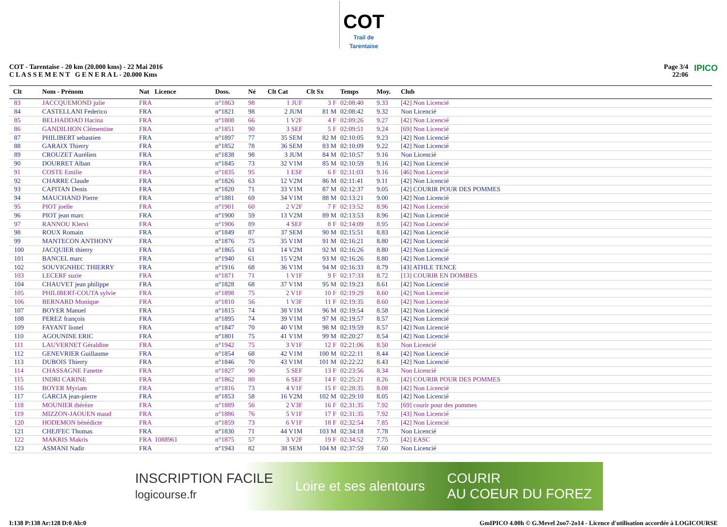COT Trail de Tarentaise
COT - Tarentaise - 20 km (20.000 kms) - 22 Mai 2016
C L A S S E M E N T G E N E R A L - 20.000 Kms
Page 3/4
22:06
IPICO
| Clt | Nom - Prénom | Nat | Licence | Doss. | Né | Clt Cat | Clt Sx | Temps | Moy. | Club |
| --- | --- | --- | --- | --- | --- | --- | --- | --- | --- | --- |
| 83 | JACCQUEMOND julie | FRA | | n°1863 | 98 | 1 JUF | 3 F | 02:08:40 | 9.33 | [42] Non Licencié |
| 84 | CASTELLANI Federico | FRA | | n°1821 | 98 | 2 JUM | 81 M | 02:08:42 | 9.32 | Non Licencié |
| 85 | BELHADDAD Hacina | FRA | | n°1808 | 66 | 1 V2F | 4 F | 02:09:26 | 9.27 | [42] Non Licencié |
| 86 | GANDILHON Clémentine | FRA | | n°1851 | 90 | 3 SEF | 5 F | 02:09:51 | 9.24 | [69] Non Licencié |
| 87 | PHILIBERT sebastien | FRA | | n°1897 | 77 | 35 SEM | 82 M | 02:10:05 | 9.23 | [42] Non Licencié |
| 88 | GARAIX Thierry | FRA | | n°1852 | 78 | 36 SEM | 83 M | 02:10:09 | 9.22 | [42] Non Licencié |
| 89 | CROUZET Aurélien | FRA | | n°1838 | 98 | 3 JUM | 84 M | 02:10:57 | 9.16 | Non Licencié |
| 90 | DOURRET Alban | FRA | | n°1845 | 73 | 32 V1M | 85 M | 02:10:59 | 9.16 | [42] Non Licencié |
| 91 | COSTE Emilie | FRA | | n°1835 | 95 | 1 ESF | 6 F | 02:11:03 | 9.16 | [46] Non Licencié |
| 92 | CHARRE Claude | FRA | | n°1826 | 63 | 12 V2M | 86 M | 02:11:41 | 9.11 | [42] Non Licencié |
| 93 | CAPITAN Denis | FRA | | n°1820 | 71 | 33 V1M | 87 M | 02:12:37 | 9.05 | [42] COURIR POUR DES POMMES |
| 94 | MAUCHAND Pierre | FRA | | n°1881 | 69 | 34 V1M | 88 M | 02:13:21 | 9.00 | [42] Non Licencié |
| 95 | PIOT joelle | FRA | | n°1901 | 60 | 2 V2F | 7 F | 02:13:52 | 8.96 | [42] Non Licencié |
| 96 | PIOT jean marc | FRA | | n°1900 | 59 | 13 V2M | 89 M | 02:13:53 | 8.96 | [42] Non Licencié |
| 97 | RANNOU Klervi | FRA | | n°1906 | 89 | 4 SEF | 8 F | 02:14:09 | 8.95 | [42] Non Licencié |
| 98 | ROUX Romain | FRA | | n°1849 | 87 | 37 SEM | 90 M | 02:15:51 | 8.83 | [42] Non Licencié |
| 99 | MANTECON ANTHONY | FRA | | n°1876 | 75 | 35 V1M | 91 M | 02:16:21 | 8.80 | [42] Non Licencié |
| 100 | JACQUIER thierry | FRA | | n°1865 | 61 | 14 V2M | 92 M | 02:16:26 | 8.80 | [42] Non Licencié |
| 101 | BANCEL marc | FRA | | n°1940 | 61 | 15 V2M | 93 M | 02:16:26 | 8.80 | [42] Non Licencié |
| 102 | SOUVIGNHEC THIERRY | FRA | | n°1916 | 68 | 36 V1M | 94 M | 02:16:33 | 8.79 | [43] ATHLE TENCE |
| 103 | LECERF suzie | FRA | | n°1871 | 71 | 1 V1F | 9 F | 02:17:33 | 8.72 | [13] COURIR EN DOMBES |
| 104 | CHAUVET jean philippe | FRA | | n°1828 | 68 | 37 V1M | 95 M | 02:19:23 | 8.61 | [42] Non Licencié |
| 105 | PHILIBERT-COUTA sylvie | FRA | | n°1898 | 75 | 2 V1F | 10 F | 02:19:29 | 8.60 | [42] Non Licencié |
| 106 | BERNARD Monique | FRA | | n°1810 | 56 | 1 V3F | 11 F | 02:19:35 | 8.60 | [42] Non Licencié |
| 107 | BOYER Manuel | FRA | | n°1815 | 74 | 38 V1M | 96 M | 02:19:54 | 8.58 | [42] Non Licencié |
| 108 | PEREZ françois | FRA | | n°1895 | 74 | 39 V1M | 97 M | 02:19:57 | 8.57 | [42] Non Licencié |
| 109 | FAYANT lionel | FRA | | n°1847 | 70 | 40 V1M | 98 M | 02:19:59 | 8.57 | [42] Non Licencié |
| 110 | AGOUNINE ERIC | FRA | | n°1801 | 75 | 41 V1M | 99 M | 02:20:27 | 8.54 | [42] Non Licencié |
| 111 | LAUVERNET Géraldine | FRA | | n°1942 | 75 | 3 V1F | 12 F | 02:21:06 | 8.50 | Non Licencié |
| 112 | GENEVRIER Guillaume | FRA | | n°1854 | 68 | 42 V1M | 100 M | 02:22:11 | 8.44 | [42] Non Licencié |
| 113 | DUBOIS Thierry | FRA | | n°1846 | 70 | 43 V1M | 101 M | 02:22:22 | 8.43 | [42] Non Licencié |
| 114 | CHASSAGNE Fanette | FRA | | n°1827 | 90 | 5 SEF | 13 F | 02:23:56 | 8.34 | Non Licencié |
| 115 | INDRI CARINE | FRA | | n°1862 | 80 | 6 SEF | 14 F | 02:25:21 | 8.26 | [42] COURIR POUR DES POMMES |
| 116 | BOYER Myriam | FRA | | n°1816 | 73 | 4 V1F | 15 F | 02:28:35 | 8.08 | [42] Non Licencié |
| 117 | GARCIA jean-pierre | FRA | | n°1853 | 58 | 16 V2M | 102 M | 02:29:10 | 8.05 | [42] Non Licencié |
| 118 | MOUNIER thérèze | FRA | | n°1889 | 56 | 2 V3F | 16 F | 02:31:35 | 7.92 | [69] courir pour des pommes |
| 119 | MIZZON-JAOUEN maud | FRA | | n°1886 | 76 | 5 V1F | 17 F | 02:31:35 | 7.92 | [43] Non Licencié |
| 120 | HODEMON bénédicte | FRA | | n°1859 | 73 | 6 V1F | 18 F | 02:32:54 | 7.85 | [42] Non Licencié |
| 121 | CHEJFEC Thomas | FRA | | n°1830 | 71 | 44 V1M | 103 M | 02:34:18 | 7.78 | Non Licencié |
| 122 | MAKRIS Makris | FRA | 1088961 | n°1875 | 57 | 3 V2F | 19 F | 02:34:52 | 7.75 | [42] EASC |
| 123 | ASMANI Nadir | FRA | | n°1943 | 82 | 38 SEM | 104 M | 02:37:59 | 7.60 | Non Licencié |
INSCRIPTION FACILE
logicourse.fr Loire et ses alentours COURIR
AU COEUR DU FOREZ
I:138 P:138 Ar:128 D:0 Ab:0 GmIPICO 4.00h © G.Mevel 2oo7-2o14 - Licence d'utilisation accordée à LOGICOURSE